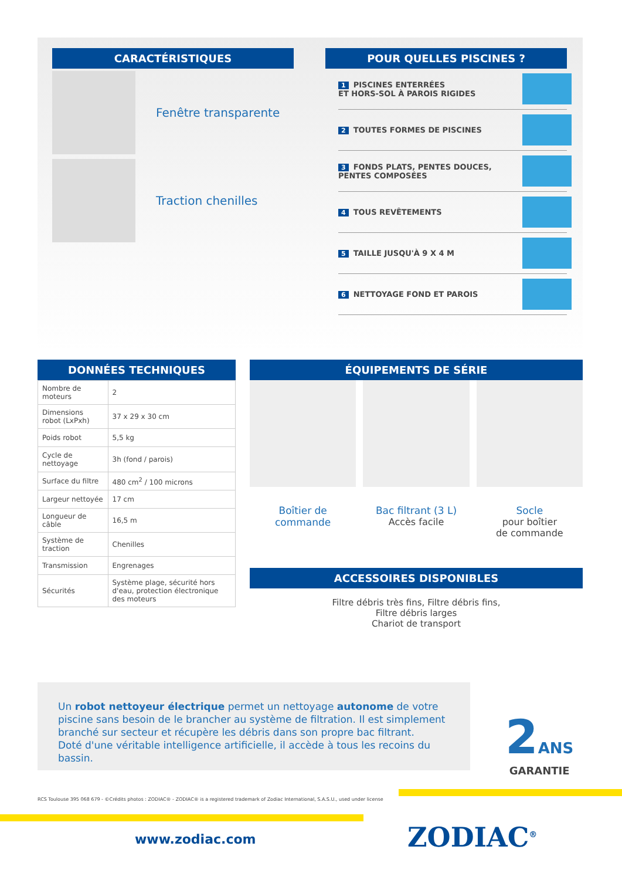CARACTÉRISTIQUES
Fenêtre transparente
Traction chenilles
POUR QUELLES PISCINES ?
1 PISCINES ENTERRÉES
ET HORS-SOL À PAROIS RIGIDES
2 TOUTES FORMES DE PISCINES
3 FONDS PLATS, PENTES DOUCES,
PENTES COMPOSÉES
4 TOUS REVÊTEMENTS
5 TAILLE JUSQU'À 9 X 4 M
6 NETTOYAGE FOND ET PAROIS
DONNÉES TECHNIQUES
| Nombre de moteurs | 2 |
| Dimensions robot (LxPxh) | 37 x 29 x 30 cm |
| Poids robot | 5,5 kg |
| Cycle de nettoyage | 3h (fond / parois) |
| Surface du filtre | 480 cm<sup>2</sup> / 100 microns |
| Largeur nettoyée | 17 cm |
| Longueur de câble | 16,5 m |
| Système de traction | Chenilles |
| Transmission | Engrenages |
| Sécurités | Système plage, sécurité hors d'eau, protection électronique des moteurs |
ÉQUIPEMENTS DE SÉRIE
Boîtier de commande Bac filtrant (3 L)
Accès facile
Socle
pour boîtier
de commande
ACCESSOIRES DISPONIBLES
Filtre débris très fins, Filtre débris fins,
Filtre débris larges
Chariot de transport
Un robot nettoyeur électrique permet un nettoyage autonome de votre piscine sans besoin de le brancher au système de filtration. Il est simplement branché sur secteur et récupère les débris dans son propre bac filtrant.
Doté d'une véritable intelligence artificielle, il accède à tous les recoins du bassin.
2 ANS
GARANTIE
RCS Toulouse 395 068 679 - ©Crédits photos : ZODIAC® - ZODIAC® is a registered trademark of Zodiac International, S.A.S.U., used under license
www.zodiac.com ZODIAC<sup>®</sup>